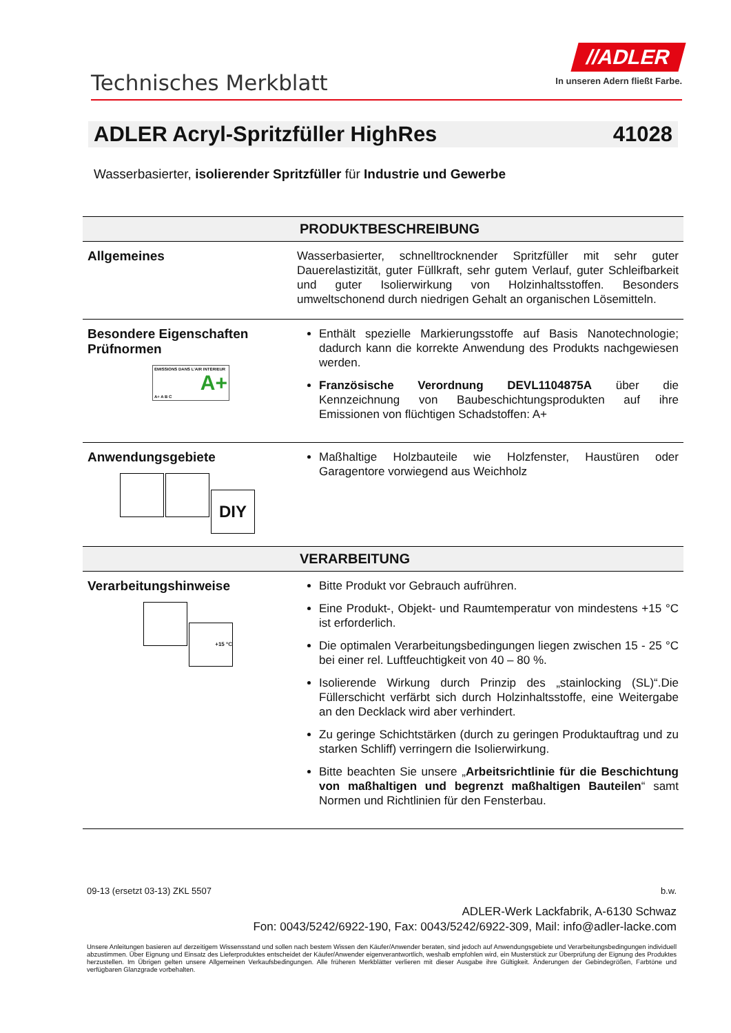Technisches Merkblatt
//ADLER
In unseren Adern fließt Farbe.
ADLER Acryl-Spritzfüller HighRes 41028
Wasserbasierter, isolierender Spritzfüller für Industrie und Gewerbe
| PRODUKTBESCHREIBUNG | |
| --- | --- |
| Allgemeines | Wasserbasierter, schnelltrocknender Spritzfüller mit sehr guter Dauerelastizität, guter Füllkraft, sehr gutem Verlauf, guter Schleifbarkeit und guter Isolierwirkung von Holzinhaltsstoffen. Besonders umweltschonend durch niedrigen Gehalt an organischen Lösemitteln. |
| Besondere Eigenschaften Prüfnormen ÉMISSIONS DANS L'AIR INTÉRIEUR A+ A+ A B C | Enthält spezielle Markierungsstoffe auf Basis Nanotechnologie; dadurch kann die korrekte Anwendung des Produkts nachgewiesen werden. Französische Verordnung DEVL1104875A über die Kennzeichnung von Baubeschichtungsprodukten auf ihre Emissionen von flüchtigen Schadstoffen: A+ |
| Anwendungsgebiete DIY | Maßhaltige Holzbauteile wie Holzfenster, Haustüren oder Garagentore vorwiegend aus Weichholz |
| VERARBEITUNG | |
| Verarbeitungshinweise +15 °C | Bitte Produkt vor Gebrauch aufrühren. Eine Produkt-, Objekt- und Raumtemperatur von mindestens +15 °C ist erforderlich. Die optimalen Verarbeitungsbedingungen liegen zwischen 15 - 25 °C bei einer rel. Luftfeuchtigkeit von 40 – 80 %. Isolierende Wirkung durch Prinzip des „stainlocking (SL)“.Die Füllerschicht verfärbt sich durch Holzinhaltsstoffe, eine Weitergabe an den Decklack wird aber verhindert. Zu geringe Schichtstärken (durch zu geringen Produktauftrag und zu starken Schliff) verringern die Isolierwirkung. Bitte beachten Sie unsere „ Arbeitsrichtlinie für die Beschichtung von maßhaltigen und begrenzt maßhaltigen Bauteilen “ samt Normen und Richtlinien für den Fensterbau. |
09-13 (ersetzt 03-13) ZKL 5507 b.w.
ADLER-Werk Lackfabrik, A-6130 Schwaz
Fon: 0043/5242/6922-190, Fax: 0043/5242/6922-309, Mail: info@adler-lacke.com
Unsere Anleitungen basieren auf derzeitigem Wissensstand und sollen nach bestem Wissen den Käufer/Anwender beraten, sind jedoch auf Anwendungsgebiete und Verarbeitungsbedingungen individuell abzustimmen. Über Eignung und Einsatz des Lieferproduktes entscheidet der Käufer/Anwender eigenverantwortlich, weshalb empfohlen wird, ein Musterstück zur Überprüfung der Eignung des Produktes herzustellen. Im Übrigen gelten unsere Allgemeinen Verkaufsbedingungen. Alle früheren Merkblätter verlieren mit dieser Ausgabe ihre Gültigkeit. Änderungen der Gebindegrößen, Farbtöne und verfügbaren Glanzgrade vorbehalten.